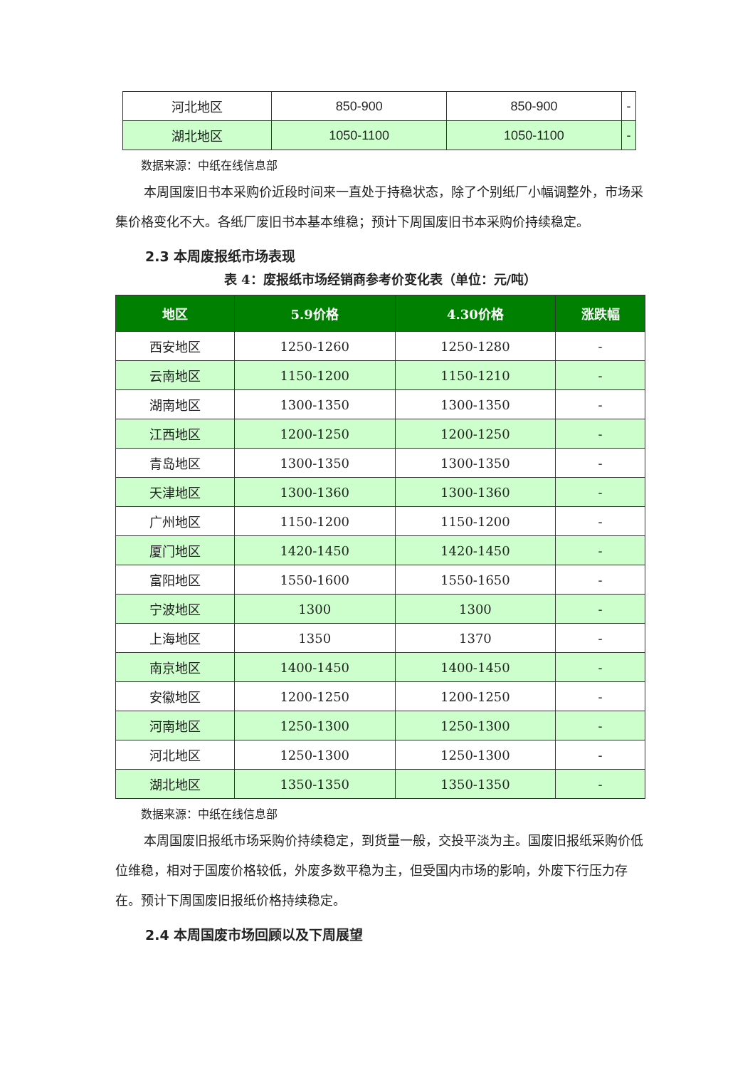| 河北地区 | 850-900 | 850-900 | - |
| 湖北地区 | 1050-1100 | 1050-1100 | - |
数据来源：中纸在线信息部
本周国废旧书本采购价近段时间来一直处于持稳状态，除了个别纸厂小幅调整外，市场采集价格变化不大。各纸厂废旧书本基本维稳；预计下周国废旧书本采购价持续稳定。
2.3 本周废报纸市场表现
表 4：废报纸市场经销商参考价变化表（单位：元/吨）
| 地区 | 5.9价格 | 4.30价格 | 涨跌幅 |
| --- | --- | --- | --- |
| 西安地区 | 1250-1260 | 1250-1280 | - |
| 云南地区 | 1150-1200 | 1150-1210 | - |
| 湖南地区 | 1300-1350 | 1300-1350 | - |
| 江西地区 | 1200-1250 | 1200-1250 | - |
| 青岛地区 | 1300-1350 | 1300-1350 | - |
| 天津地区 | 1300-1360 | 1300-1360 | - |
| 广州地区 | 1150-1200 | 1150-1200 | - |
| 厦门地区 | 1420-1450 | 1420-1450 | - |
| 富阳地区 | 1550-1600 | 1550-1650 | - |
| 宁波地区 | 1300 | 1300 | - |
| 上海地区 | 1350 | 1370 | - |
| 南京地区 | 1400-1450 | 1400-1450 | - |
| 安徽地区 | 1200-1250 | 1200-1250 | - |
| 河南地区 | 1250-1300 | 1250-1300 | - |
| 河北地区 | 1250-1300 | 1250-1300 | - |
| 湖北地区 | 1350-1350 | 1350-1350 | - |
数据来源：中纸在线信息部
本周国废旧报纸市场采购价持续稳定，到货量一般，交投平淡为主。国废旧报纸采购价低位维稳，相对于国废价格较低，外废多数平稳为主，但受国内市场的影响，外废下行压力存在。预计下周国废旧报纸价格持续稳定。
2.4 本周国废市场回顾以及下周展望